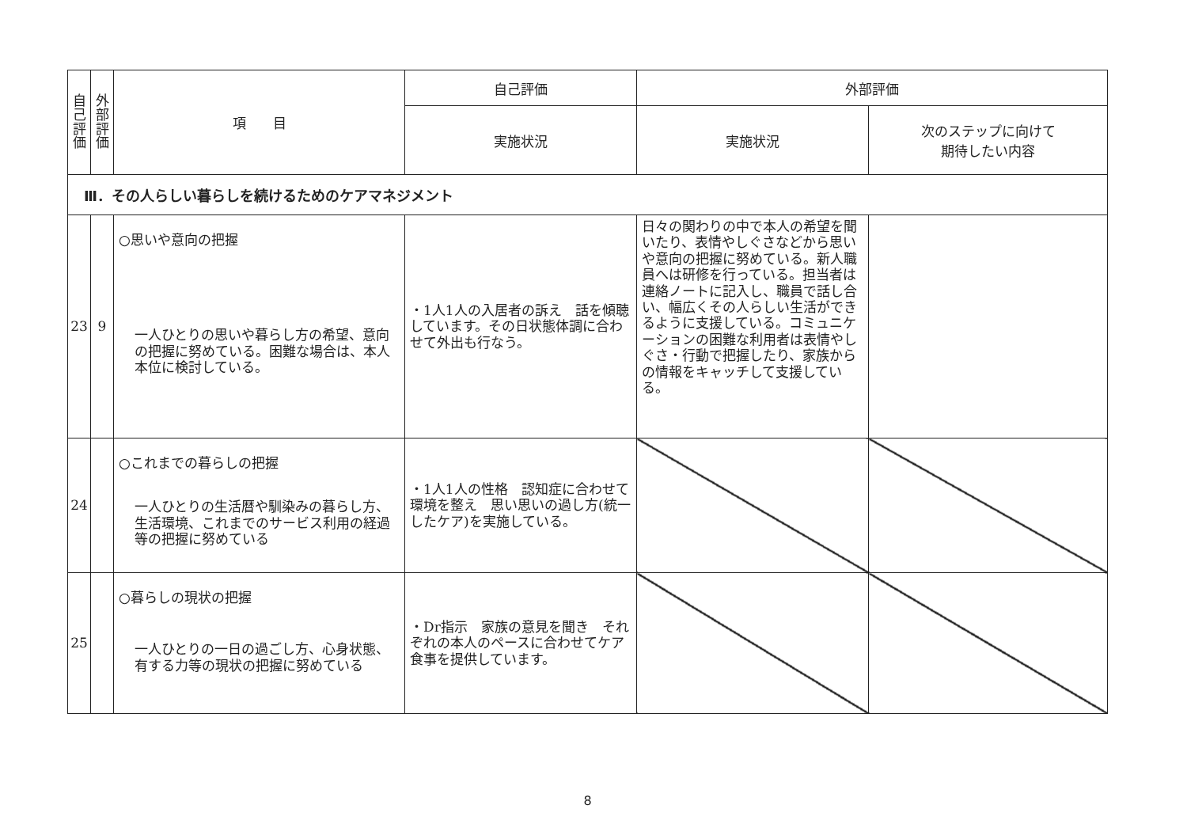| 自 己 評 価 | 外 部 評 価 | 項 目 | 自己評価 | 外部評価 | |
| --- | --- | --- | --- | --- | --- |
| | | | 実施状況 | 実施状況 | 次のステップに向けて 期待したい内容 |
| Ⅲ．その人らしい暮らしを続けるためのケアマネジメント | | | | | |
| 23 | 9 | ○思いや意向の把握 一人ひとりの思いや暮らし方の希望、意向の把握に努めている。困難な場合は、本人本位に検討している。 | ・1人1人の入居者の訴え 話を傾聴しています。その日状態体調に合わせて外出も行なう。 | 日々の関わりの中で本人の希望を聞いたり、表情やしぐさなどから思いや意向の把握に努めている。新人職員へは研修を行っている。担当者は連絡ノートに記入し、職員で話し合い、幅広くその人らしい生活ができるように支援している。コミュニケーションの困難な利用者は表情やしぐさ・行動で把握したり、家族からの情報をキャッチして支援している。 | |
| 24 | | ○これまでの暮らしの把握 一人ひとりの生活暦や馴染みの暮らし方、生活環境、これまでのサービス利用の経過等の把握に努めている | ・1人1人の性格 認知症に合わせて 環境を整え 思い思いの過し方(統一したケア)を実施している。 | | |
| 25 | | ○暮らしの現状の把握 一人ひとりの一日の過ごし方、心身状態、有する力等の現状の把握に努めている | ・Dr指示 家族の意見を聞き それぞれの本人のペースに合わせてケア 食事を提供しています。 | | |
8